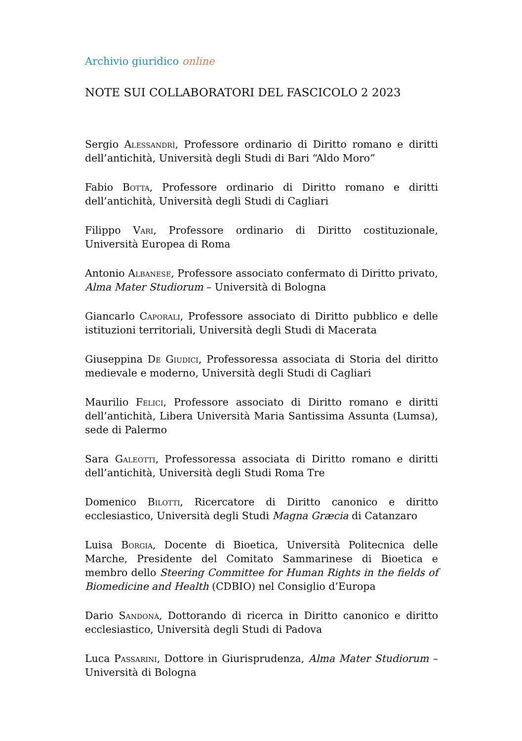Archivio giuridico online
NOTE SUI COLLABORATORI DEL FASCICOLO 2 2023
Sergio Alessandrì, Professore ordinario di Diritto romano e diritti dell’antichità, Università degli Studi di Bari “Aldo Moro”
Fabio Botta, Professore ordinario di Diritto romano e diritti dell’antichità, Università degli Studi di Cagliari
Filippo Vari, Professore ordinario di Diritto costituzionale, Università Europea di Roma
Antonio Albanese, Professore associato confermato di Diritto privato, Alma Mater Studiorum – Università di Bologna
Giancarlo Caporali, Professore associato di Diritto pubblico e delle istituzioni territoriali, Università degli Studi di Macerata
Giuseppina De Giudici, Professoressa associata di Storia del diritto medievale e moderno, Università degli Studi di Cagliari
Maurilio Felici, Professore associato di Diritto romano e diritti dell’antichità, Libera Università Maria Santissima Assunta (Lumsa), sede di Palermo
Sara Galeotti, Professoressa associata di Diritto romano e diritti dell’antichità, Università degli Studi Roma Tre
Domenico Bilotti, Ricercatore di Diritto canonico e diritto ecclesiastico, Università degli Studi Magna Græcia di Catanzaro
Luisa Borgia, Docente di Bioetica, Università Politecnica delle Marche, Presidente del Comitato Sammarinese di Bioetica e membro dello Steering Committee for Human Rights in the fields of Biomedicine and Health (CDBIO) nel Consiglio d’Europa
Dario Sandonà, Dottorando di ricerca in Diritto canonico e diritto ecclesiastico, Università degli Studi di Padova
Luca Passarini, Dottore in Giurisprudenza, Alma Mater Studiorum – Università di Bologna